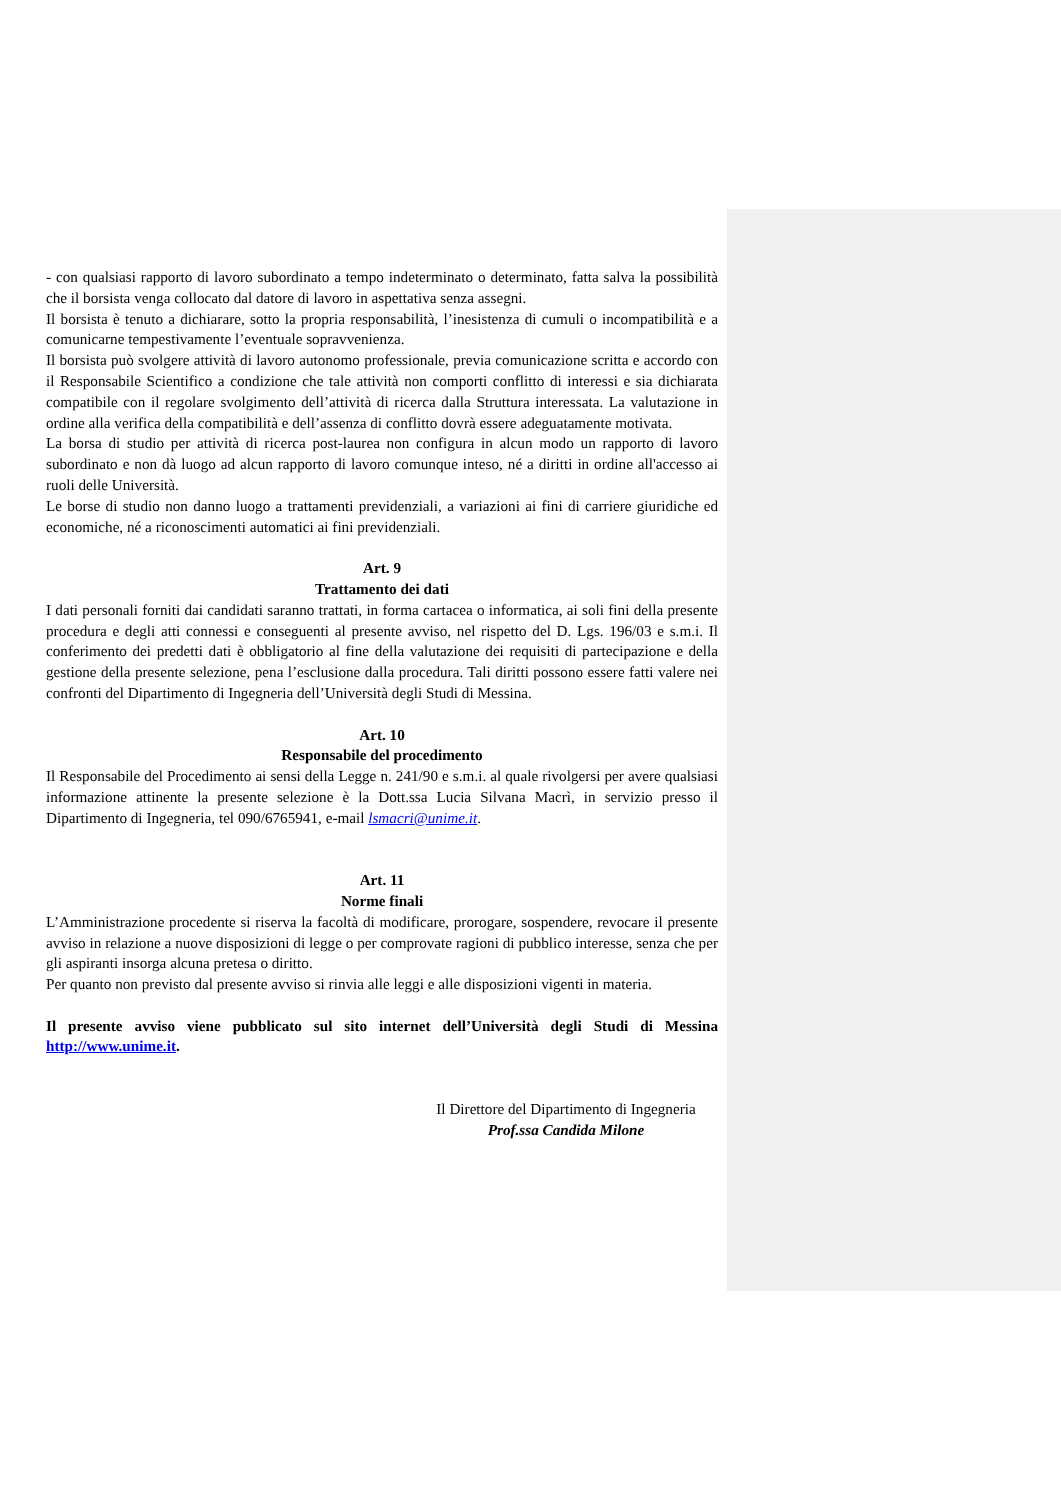- con qualsiasi rapporto di lavoro subordinato a tempo indeterminato o determinato, fatta salva la possibilità che il borsista venga collocato dal datore di lavoro in aspettativa senza assegni.
Il borsista è tenuto a dichiarare, sotto la propria responsabilità, l’inesistenza di cumuli o incompatibilità e a comunicarne tempestivamente l’eventuale sopravvenienza.
Il borsista può svolgere attività di lavoro autonomo professionale, previa comunicazione scritta e accordo con il Responsabile Scientifico a condizione che tale attività non comporti conflitto di interessi e sia dichiarata compatibile con il regolare svolgimento dell’attività di ricerca dalla Struttura interessata. La valutazione in ordine alla verifica della compatibilità e dell’assenza di conflitto dovrà essere adeguatamente motivata.
La borsa di studio per attività di ricerca post-laurea non configura in alcun modo un rapporto di lavoro subordinato e non dà luogo ad alcun rapporto di lavoro comunque inteso, né a diritti in ordine all'accesso ai ruoli delle Università.
Le borse di studio non danno luogo a trattamenti previdenziali, a variazioni ai fini di carriere giuridiche ed economiche, né a riconoscimenti automatici ai fini previdenziali.
Art. 9
Trattamento dei dati
I dati personali forniti dai candidati saranno trattati, in forma cartacea o informatica, ai soli fini della presente procedura e degli atti connessi e conseguenti al presente avviso, nel rispetto del D. Lgs. 196/03 e s.m.i. Il conferimento dei predetti dati è obbligatorio al fine della valutazione dei requisiti di partecipazione e della gestione della presente selezione, pena l’esclusione dalla procedura. Tali diritti possono essere fatti valere nei confronti del Dipartimento di Ingegneria dell’Università degli Studi di Messina.
Art. 10
Responsabile del procedimento
Il Responsabile del Procedimento ai sensi della Legge n. 241/90 e s.m.i. al quale rivolgersi per avere qualsiasi informazione attinente la presente selezione è la Dott.ssa Lucia Silvana Macrì, in servizio presso il Dipartimento di Ingegneria, tel 090/6765941, e-mail lsmacri@unime.it.
Art. 11
Norme finali
L’Amministrazione procedente si riserva la facoltà di modificare, prorogare, sospendere, revocare il presente avviso in relazione a nuove disposizioni di legge o per comprovate ragioni di pubblico interesse, senza che per gli aspiranti insorga alcuna pretesa o diritto.
Per quanto non previsto dal presente avviso si rinvia alle leggi e alle disposizioni vigenti in materia.
Il presente avviso viene pubblicato sul sito internet dell’Università degli Studi di Messina http://www.unime.it.
Il Direttore del Dipartimento di Ingegneria
Prof.ssa Candida Milone